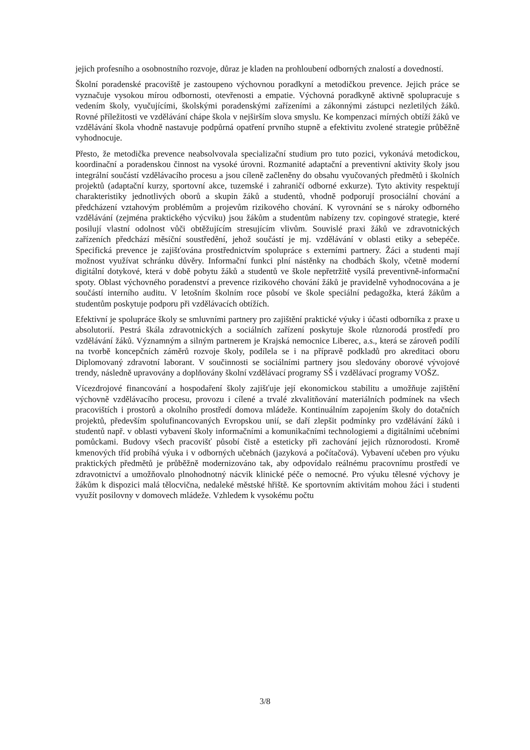jejich profesního a osobnostního rozvoje, důraz je kladen na prohloubení odborných znalostí a dovedností.
Školní poradenské pracoviště je zastoupeno výchovnou poradkyní a metodičkou prevence. Jejich práce se vyznačuje vysokou mírou odbornosti, otevřenosti a empatie. Výchovná poradkyně aktivně spolupracuje s vedením školy, vyučujícími, školskými poradenskými zařízeními a zákonnými zástupci nezletilých žáků. Rovné příležitosti ve vzdělávání chápe škola v nejširším slova smyslu. Ke kompenzaci mírných obtíží žáků ve vzdělávání škola vhodně nastavuje podpůrná opatření prvního stupně a efektivitu zvolené strategie průběžně vyhodnocuje.
Přesto, že metodička prevence neabsolvovala specializační studium pro tuto pozici, vykonává metodickou, koordinační a poradenskou činnost na vysoké úrovni. Rozmanité adaptační a preventivní aktivity školy jsou integrální součástí vzdělávacího procesu a jsou cíleně začleněny do obsahu vyučovaných předmětů i školních projektů (adaptační kurzy, sportovní akce, tuzemské i zahraničí odborné exkurze). Tyto aktivity respektují charakteristiky jednotlivých oborů a skupin žáků a studentů, vhodně podporují prosociální chování a předcházení vztahovým problémům a projevům rizikového chování. K vyrovnání se s nároky odborného vzdělávání (zejména praktického výcviku) jsou žákům a studentům nabízeny tzv. copingové strategie, které posilují vlastní odolnost vůči obtěžujícím stresujícím vlivům. Souvislé praxi žáků ve zdravotnických zařízeních předchází měsíční soustředění, jehož součástí je mj. vzdělávání v oblasti etiky a sebepéče. Specifická prevence je zajišťována prostřednictvím spolupráce s externími partnery. Žáci a studenti mají možnost využívat schránku důvěry. Informační funkci plní nástěnky na chodbách školy, včetně moderní digitální dotykové, která v době pobytu žáků a studentů ve škole nepřetržitě vysílá preventivně-informační spoty. Oblast výchovného poradenství a prevence rizikového chování žáků je pravidelně vyhodnocována a je součástí interního auditu. V letošním školním roce působí ve škole speciální pedagožka, která žákům a studentům poskytuje podporu při vzdělávacích obtížích.
Efektivní je spolupráce školy se smluvními partnery pro zajištění praktické výuky i účasti odborníka z praxe u absolutorií. Pestrá škála zdravotnických a sociálních zařízení poskytuje škole různorodá prostředí pro vzdělávání žáků. Významným a silným partnerem je Krajská nemocnice Liberec, a.s., která se zároveň podílí na tvorbě koncepčních záměrů rozvoje školy, podílela se i na přípravě podkladů pro akreditaci oboru Diplomovaný zdravotní laborant. V součinnosti se sociálními partnery jsou sledovány oborové vývojové trendy, následně upravovány a doplňovány školní vzdělávací programy SŠ i vzdělávací programy VOŠZ.
Vícezdrojové financování a hospodaření školy zajišťuje její ekonomickou stabilitu a umožňuje zajištění výchovně vzdělávacího procesu, provozu i cílené a trvalé zkvalitňování materiálních podmínek na všech pracovištích i prostorů a okolního prostředí domova mládeže. Kontinuálním zapojením školy do dotačních projektů, především spolufinancovaných Evropskou unií, se daří zlepšit podmínky pro vzdělávání žáků i studentů např. v oblasti vybavení školy informačními a komunikačními technologiemi a digitálními učebními pomůckami. Budovy všech pracovišť působí čistě a esteticky při zachování jejich různorodosti. Kromě kmenových tříd probíhá výuka i v odborných učebnách (jazyková a počítačová). Vybavení učeben pro výuku praktických předmětů je průběžně modernizováno tak, aby odpovídalo reálnému pracovnímu prostředí ve zdravotnictví a umožňovalo plnohodnotný nácvik klinické péče o nemocné. Pro výuku tělesné výchovy je žákům k dispozici malá tělocvična, nedaleké městské hřiště. Ke sportovním aktivitám mohou žáci i studenti využít posilovny v domovech mládeže. Vzhledem k vysokému počtu
3/8